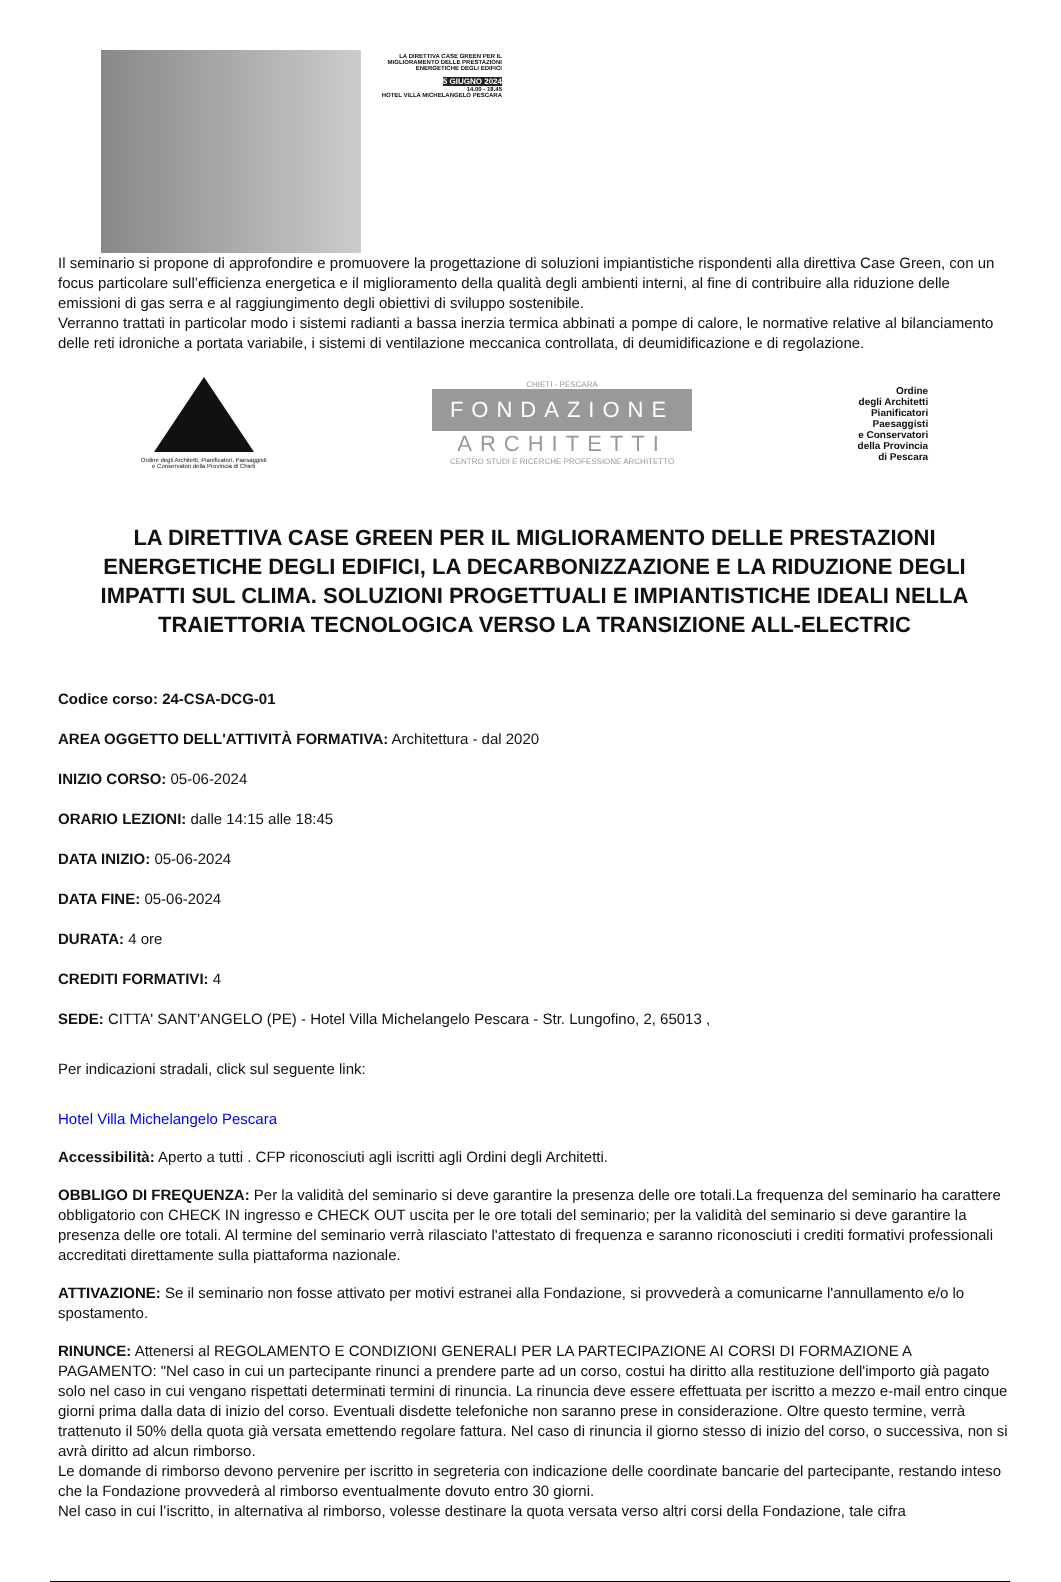LA DIRETTIVA CASE GREEN PER IL MIGLIORAMENTO DELLE PRESTAZIONI ENERGETICHE DEGLI EDIFICI
5 GIUGNO 2024
14.00 - 18.45
HOTEL VILLA MICHELANGELO PESCARA
Il seminario si propone di approfondire e promuovere la progettazione di soluzioni impiantistiche rispondenti alla direttiva Case Green, con un focus particolare sull’efficienza energetica e il miglioramento della qualità degli ambienti interni, al fine di contribuire alla riduzione delle emissioni di gas serra e al raggiungimento degli obiettivi di sviluppo sostenibile.
Verranno trattati in particolar modo i sistemi radianti a bassa inerzia termica abbinati a pompe di calore, le normative relative al bilanciamento delle reti idroniche a portata variabile, i sistemi di ventilazione meccanica controllata, di deumidificazione e di regolazione.
Ordine degli Architetti, Pianificatori, Paesaggisti
e Conservatori della Provincia di Chieti
CHIETI - PESCARA
FONDAZIONE
ARCHITETTI
CENTRO STUDI E RICERCHE PROFESSIONE ARCHITETTO
Ordine
degli Architetti
Pianificatori
Paesaggisti
e Conservatori
della Provincia
di Pescara
LA DIRETTIVA CASE GREEN PER IL MIGLIORAMENTO DELLE PRESTAZIONI ENERGETICHE DEGLI EDIFICI, LA DECARBONIZZAZIONE E LA RIDUZIONE DEGLI IMPATTI SUL CLIMA. SOLUZIONI PROGETTUALI E IMPIANTISTICHE IDEALI NELLA TRAIETTORIA TECNOLOGICA VERSO LA TRANSIZIONE ALL-ELECTRIC
Codice corso: 24-CSA-DCG-01
AREA OGGETTO DELL'ATTIVITÀ FORMATIVA: Architettura - dal 2020
INIZIO CORSO: 05-06-2024
ORARIO LEZIONI: dalle 14:15 alle 18:45
DATA INIZIO: 05-06-2024
DATA FINE: 05-06-2024
DURATA: 4 ore
CREDITI FORMATIVI: 4
SEDE: CITTA' SANT'ANGELO (PE) - Hotel Villa Michelangelo Pescara - Str. Lungofino, 2, 65013 ,
Per indicazioni stradali, click sul seguente link:
Hotel Villa Michelangelo Pescara
Accessibilità: Aperto a tutti . CFP riconosciuti agli iscritti agli Ordini degli Architetti.
OBBLIGO DI FREQUENZA: Per la validità del seminario si deve garantire la presenza delle ore totali.La frequenza del seminario ha carattere obbligatorio con CHECK IN ingresso e CHECK OUT uscita per le ore totali del seminario; per la validità del seminario si deve garantire la presenza delle ore totali. Al termine del seminario verrà rilasciato l'attestato di frequenza e saranno riconosciuti i crediti formativi professionali accreditati direttamente sulla piattaforma nazionale.
ATTIVAZIONE: Se il seminario non fosse attivato per motivi estranei alla Fondazione, si provvederà a comunicarne l'annullamento e/o lo spostamento.
RINUNCE: Attenersi al REGOLAMENTO E CONDIZIONI GENERALI PER LA PARTECIPAZIONE AI CORSI DI FORMAZIONE A PAGAMENTO: "Nel caso in cui un partecipante rinunci a prendere parte ad un corso, costui ha diritto alla restituzione dell'importo già pagato solo nel caso in cui vengano rispettati determinati termini di rinuncia. La rinuncia deve essere effettuata per iscritto a mezzo e-mail entro cinque giorni prima dalla data di inizio del corso. Eventuali disdette telefoniche non saranno prese in considerazione. Oltre questo termine, verrà trattenuto il 50% della quota già versata emettendo regolare fattura. Nel caso di rinuncia il giorno stesso di inizio del corso, o successiva, non si avrà diritto ad alcun rimborso.
Le domande di rimborso devono pervenire per iscritto in segreteria con indicazione delle coordinate bancarie del partecipante, restando inteso che la Fondazione provvederà al rimborso eventualmente dovuto entro 30 giorni.
Nel caso in cui l’iscritto, in alternativa al rimborso, volesse destinare la quota versata verso altri corsi della Fondazione, tale cifra